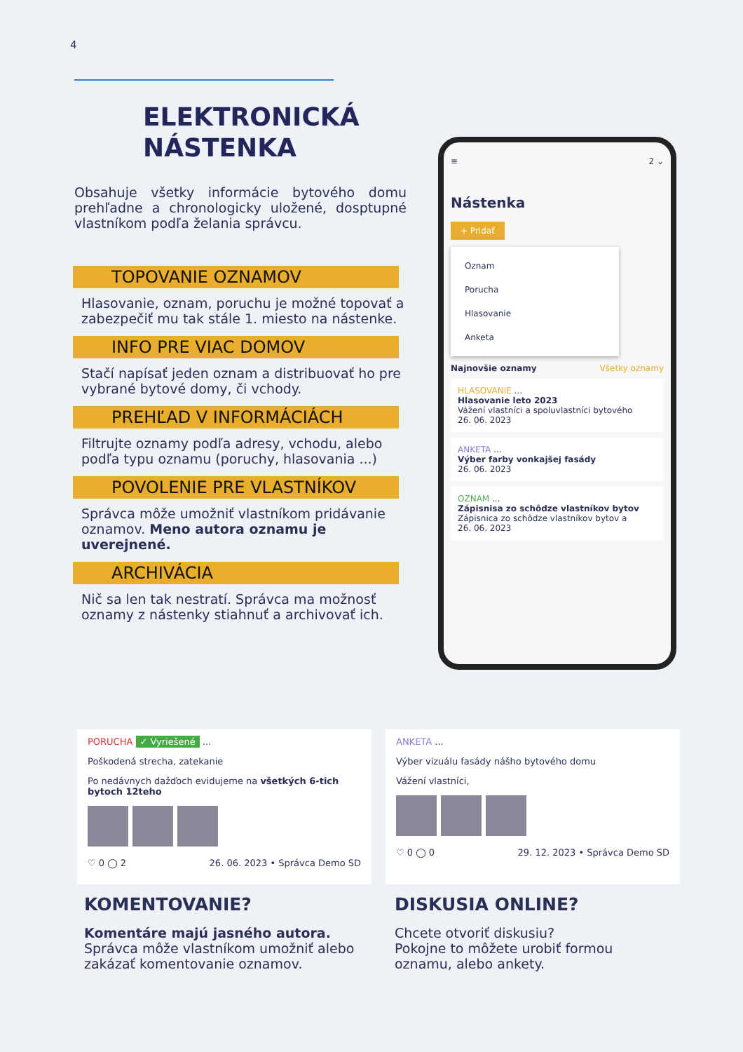4
ELEKTRONICKÁ
NÁSTENKA
Obsahuje všetky informácie bytového domu prehľadne a chronologicky uložené, dosptupné vlastníkom podľa želania správcu.
TOPOVANIE OZNAMOV
Hlasovanie, oznam, poruchu je možné topovať a zabezpečiť mu tak stále 1. miesto na nástenke.
INFO PRE VIAC DOMOV
Stačí napísať jeden oznam a distribuovať ho pre vybrané bytové domy, či vchody.
PREHĽAD V INFORMÁCIÁCH
Filtrujte oznamy podľa adresy, vchodu, alebo podľa typu oznamu (poruchy, hlasovania ...)
POVOLENIE PRE VLASTNÍKOV
Správca môže umožniť vlastníkom pridávanie oznamov. Meno autora oznamu je uverejnené.
ARCHIVÁCIA
Nič sa len tak nestratí. Správca ma možnosť oznamy z nástenky stiahnuť a archivovať ich.
≡ 2 ⌄
Nástenka
+ Pridať
Oznam
Porucha
Hlasovanie
Anketa
Najnovšie oznamy Všetky oznamy
HLASOVANIE ...
Hlasovanie leto 2023
Vážení vlastníci a spoluvlastníci bytového
26. 06. 2023
ANKETA ...
Výber farby vonkajšej fasády
26. 06. 2023
OZNAM ...
Zápisnisa zo schôdze vlastníkov bytov
Zápisnica zo schôdze vlastníkov bytov a
26. 06. 2023
PORUCHA ✓ Vyriešené ...
Poškodená strecha, zatekanie
Po nedávnych dažďoch evidujeme na všetkých 6-tich bytoch 12teho
♡ 0 ◯ 2 26. 06. 2023 • Správca Demo SD
ANKETA ...
Výber vizuálu fasády nášho bytového domu
Vážení vlastníci,
♡ 0 ◯ 0 29. 12. 2023 • Správca Demo SD
KOMENTOVANIE?
Komentáre majú jasného autora.
Správca môže vlastníkom umožniť alebo
zakázať komentovanie oznamov.
DISKUSIA ONLINE?
Chcete otvoriť diskusiu?
Pokojne to môžete urobiť formou
oznamu, alebo ankety.